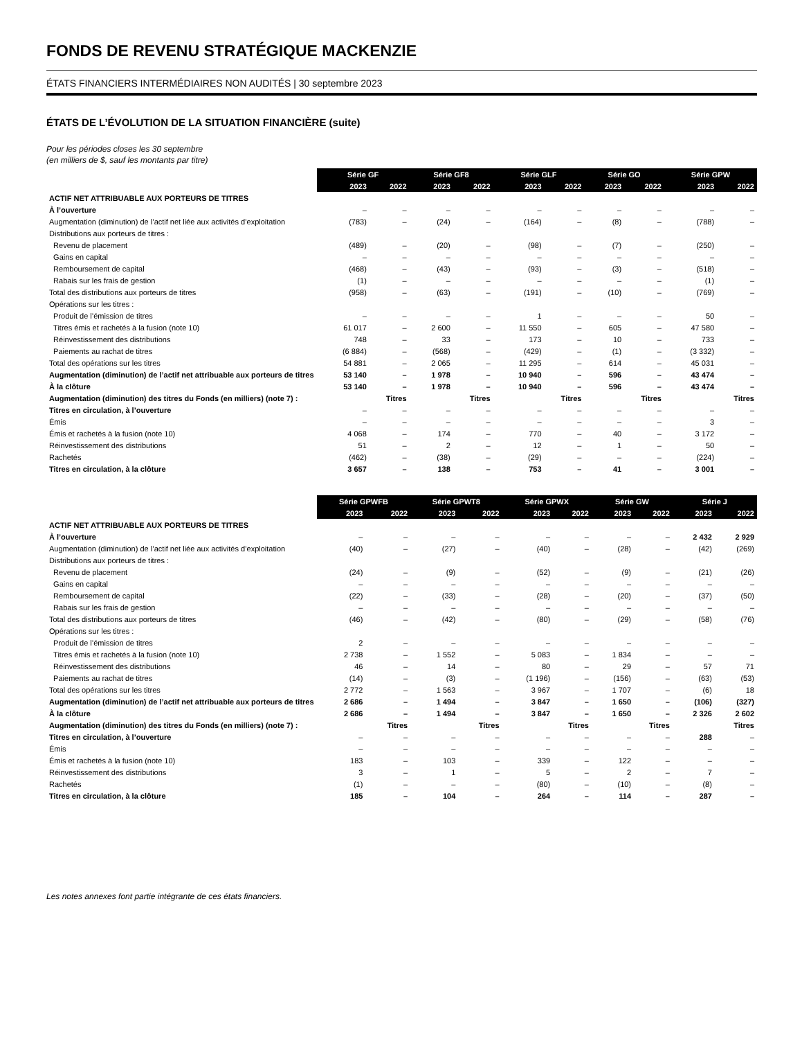FONDS DE REVENU STRATÉGIQUE MACKENZIE
ÉTATS FINANCIERS INTERMÉDIAIRES NON AUDITÉS | 30 septembre 2023
ÉTATS DE L’ÉVOLUTION DE LA SITUATION FINANCIÈRE (suite)
Pour les périodes closes les 30 septembre
(en milliers de $, sauf les montants par titre)
| | Série GF | | Série GF8 | | Série GLF | | Série GO | | Série GPW | |
| --- | --- | --- | --- | --- | --- | --- | --- | --- | --- | --- |
| | 2023 | 2022 | 2023 | 2022 | 2023 | 2022 | 2023 | 2022 | 2023 | 2022 |
| ACTIF NET ATTRIBUABLE AUX PORTEURS DE TITRES | | | | | | | | | | |
| À l’ouverture | – | – | – | – | – | – | – | – | – | – |
| Augmentation (diminution) de l’actif net liée aux activités d’exploitation | (783) | – | (24) | – | (164) | – | (8) | – | (788) | – |
| Distributions aux porteurs de titres : | | | | | | | | | | |
| Revenu de placement | (489) | – | (20) | – | (98) | – | (7) | – | (250) | – |
| Gains en capital | – | – | – | – | – | – | – | – | – | – |
| Remboursement de capital | (468) | – | (43) | – | (93) | – | (3) | – | (518) | – |
| Rabais sur les frais de gestion | (1) | – | – | – | – | – | – | – | (1) | – |
| Total des distributions aux porteurs de titres | (958) | – | (63) | – | (191) | – | (10) | – | (769) | – |
| Opérations sur les titres : | | | | | | | | | | |
| Produit de l’émission de titres | – | – | – | – | 1 | – | – | – | 50 | – |
| Titres émis et rachetés à la fusion (note 10) | 61 017 | – | 2 600 | – | 11 550 | – | 605 | – | 47 580 | – |
| Réinvestissement des distributions | 748 | – | 33 | – | 173 | – | 10 | – | 733 | – |
| Paiements au rachat de titres | (6 884) | – | (568) | – | (429) | – | (1) | – | (3 332) | – |
| Total des opérations sur les titres | 54 881 | – | 2 065 | – | 11 295 | – | 614 | – | 45 031 | – |
| Augmentation (diminution) de l’actif net attribuable aux porteurs de titres | 53 140 | – | 1 978 | – | 10 940 | – | 596 | – | 43 474 | – |
| À la clôture | 53 140 | – | 1 978 | – | 10 940 | – | 596 | – | 43 474 | – |
| Augmentation (diminution) des titres du Fonds (en milliers) (note 7) : | Titres | | Titres | | Titres | | Titres | | Titres | |
| Titres en circulation, à l’ouverture | – | – | – | – | – | – | – | – | – | – |
| Émis | – | – | – | – | – | – | – | – | 3 | – |
| Émis et rachetés à la fusion (note 10) | 4 068 | – | 174 | – | 770 | – | 40 | – | 3 172 | – |
| Réinvestissement des distributions | 51 | – | 2 | – | 12 | – | 1 | – | 50 | – |
| Rachetés | (462) | – | (38) | – | (29) | – | – | – | (224) | – |
| Titres en circulation, à la clôture | 3 657 | – | 138 | – | 753 | – | 41 | – | 3 001 | – |
| | Série GPWFB | | Série GPWT8 | | Série GPWX | | Série GW | | Série J | |
| --- | --- | --- | --- | --- | --- | --- | --- | --- | --- | --- |
| | 2023 | 2022 | 2023 | 2022 | 2023 | 2022 | 2023 | 2022 | 2023 | 2022 |
| ACTIF NET ATTRIBUABLE AUX PORTEURS DE TITRES | | | | | | | | | | |
| À l’ouverture | – | – | – | – | – | – | – | – | 2 432 | 2 929 |
| Augmentation (diminution) de l’actif net liée aux activités d’exploitation | (40) | – | (27) | – | (40) | – | (28) | – | (42) | (269) |
| Distributions aux porteurs de titres : | | | | | | | | | | |
| Revenu de placement | (24) | – | (9) | – | (52) | – | (9) | – | (21) | (26) |
| Gains en capital | – | – | – | – | – | – | – | – | – | – |
| Remboursement de capital | (22) | – | (33) | – | (28) | – | (20) | – | (37) | (50) |
| Rabais sur les frais de gestion | – | – | – | – | – | – | – | – | – | – |
| Total des distributions aux porteurs de titres | (46) | – | (42) | – | (80) | – | (29) | – | (58) | (76) |
| Opérations sur les titres : | | | | | | | | | | |
| Produit de l’émission de titres | 2 | – | – | – | – | – | – | – | – | – |
| Titres émis et rachetés à la fusion (note 10) | 2 738 | – | 1 552 | – | 5 083 | – | 1 834 | – | – | – |
| Réinvestissement des distributions | 46 | – | 14 | – | 80 | – | 29 | – | 57 | 71 |
| Paiements au rachat de titres | (14) | – | (3) | – | (1 196) | – | (156) | – | (63) | (53) |
| Total des opérations sur les titres | 2 772 | – | 1 563 | – | 3 967 | – | 1 707 | – | (6) | 18 |
| Augmentation (diminution) de l’actif net attribuable aux porteurs de titres | 2 686 | – | 1 494 | – | 3 847 | – | 1 650 | – | (106) | (327) |
| À la clôture | 2 686 | – | 1 494 | – | 3 847 | – | 1 650 | – | 2 326 | 2 602 |
| Augmentation (diminution) des titres du Fonds (en milliers) (note 7) : | Titres | | Titres | | Titres | | Titres | | Titres | |
| Titres en circulation, à l’ouverture | – | – | – | – | – | – | – | – | 288 | – |
| Émis | – | – | – | – | – | – | – | – | – | – |
| Émis et rachetés à la fusion (note 10) | 183 | – | 103 | – | 339 | – | 122 | – | – | – |
| Réinvestissement des distributions | 3 | – | 1 | – | 5 | – | 2 | – | 7 | – |
| Rachetés | (1) | – | – | – | (80) | – | (10) | – | (8) | – |
| Titres en circulation, à la clôture | 185 | – | 104 | – | 264 | – | 114 | – | 287 | – |
Les notes annexes font partie intégrante de ces états financiers.